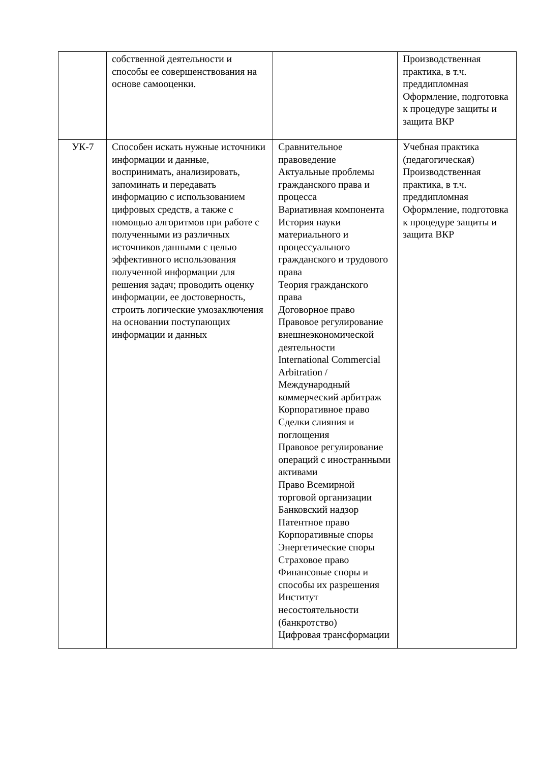| | собственной деятельности и способы ее совершенствования на основе самооценки. | | Производственная практика, в т.ч. преддипломная Оформление, подготовка к процедуре защиты и защита ВКР |
| УК-7 | Способен искать нужные источники информации и данные, воспринимать, анализировать, запоминать и передавать информацию с использованием цифровых средств, а также с помощью алгоритмов при работе с полученными из различных источников данными с целью эффективного использования полученной информации для решения задач; проводить оценку информации, ее достоверность, строить логические умозаключения на основании поступающих информации и данных | Сравнительное правоведение Актуальные проблемы гражданского права и процесса Вариативная компонента История науки материального и процессуального гражданского и трудового права Теория гражданского права Договорное право Правовое регулирование внешнеэкономической деятельности International Commercial Arbitration / Международный коммерческий арбитраж Корпоративное право Сделки слияния и поглощения Правовое регулирование операций с иностранными активами Право Всемирной торговой организации Банковский надзор Патентное право Корпоративные споры Энергетические споры Страховое право Финансовые споры и способы их разрешения Институт несостоятельности (банкротство) Цифровая трансформации | Учебная практика (педагогическая) Производственная практика, в т.ч. преддипломная Оформление, подготовка к процедуре защиты и защита ВКР |